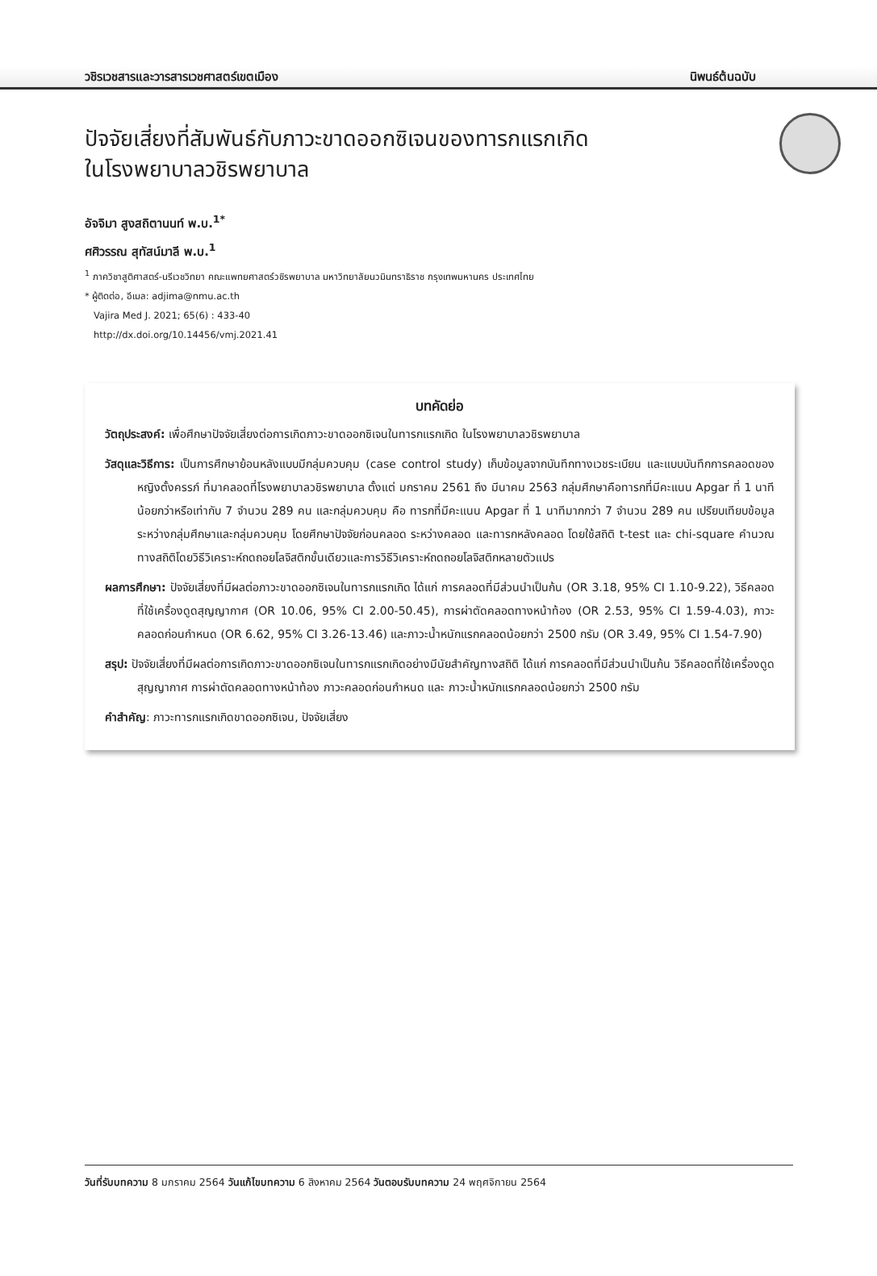วชิรเวชสารและวารสารเวชศาสตร์เขตเมือง นิพนธ์ต้นฉบับ
ปัจจัยเสี่ยงที่สัมพันธ์กับภาวะขาดออกซิเจนของทารกแรกเกิด
ในโรงพยาบาลวชิรพยาบาล
อัจจิมา สูงสถิตานนท์ พ.บ.<sup>1*</sup>
ศศิวรรณ สุทัสน์มาลี พ.บ.<sup>1</sup>
<sup>1</sup> ภาควิชาสูติศาสตร์-นรีเวชวิทยา คณะแพทยศาสตร์วชิรพยาบาล มหาวิทยาลัยนวมินทราธิราช กรุงเทพมหานคร ประเทศไทย
* ผู้ติดต่อ, อีเมล: adjima@nmu.ac.th
Vajira Med J. 2021; 65(6) : 433-40
http://dx.doi.org/10.14456/vmj.2021.41
บทคัดย่อ
วัตถุประสงค์: เพื่อศึกษาปัจจัยเสี่ยงต่อการเกิดภาวะขาดออกซิเจนในทารกแรกเกิด ในโรงพยาบาลวชิรพยาบาล
วัสดุและวิธีการ: เป็นการศึกษาย้อนหลังแบบมีกลุ่มควบคุม (case control study) เก็บข้อมูลจากบันทึกทางเวชระเบียน และแบบบันทึกการคลอดของหญิงตั้งครรภ์ ที่มาคลอดที่โรงพยาบาลวชิรพยาบาล ตั้งแต่ มกราคม 2561 ถึง มีนาคม 2563 กลุ่มศึกษาคือทารกที่มีคะแนน Apgar ที่ 1 นาทีน้อยกว่าหรือเท่ากับ 7 จำนวน 289 คน และกลุ่มควบคุม คือ ทารกที่มีคะแนน Apgar ที่ 1 นาทีมากกว่า 7 จำนวน 289 คน เปรียบเทียบข้อมูลระหว่างกลุ่มศึกษาและกลุ่มควบคุม โดยศึกษาปัจจัยก่อนคลอด ระหว่างคลอด และทารกหลังคลอด โดยใช้สถิติ t-test และ chi-square คำนวณทางสถิติโดยวิธีวิเคราะห์ถดถอยโลจิสติกขั้นเดียวและการวิธีวิเคราะห์ถดถอยโลจิสติกหลายตัวแปร
ผลการศึกษา: ปัจจัยเสี่ยงที่มีผลต่อภาวะขาดออกซิเจนในทารกแรกเกิด ได้แก่ การคลอดที่มีส่วนนำเป็นก้น (OR 3.18, 95% CI 1.10-9.22), วิธีคลอดที่ใช้เครื่องดูดสุญญากาศ (OR 10.06, 95% CI 2.00-50.45), การผ่าตัดคลอดทางหน้าท้อง (OR 2.53, 95% CI 1.59-4.03), ภาวะคลอดก่อนกำหนด (OR 6.62, 95% CI 3.26-13.46) และภาวะน้ำหนักแรกคลอดน้อยกว่า 2500 กรัม (OR 3.49, 95% CI 1.54-7.90)
สรุป: ปัจจัยเสี่ยงที่มีผลต่อการเกิดภาวะขาดออกซิเจนในทารกแรกเกิดอย่างมีนัยสำคัญทางสถิติ ได้แก่ การคลอดที่มีส่วนนำเป็นก้น วิธีคลอดที่ใช้เครื่องดูดสุญญากาศ การผ่าตัดคลอดทางหน้าท้อง ภาวะคลอดก่อนกำหนด และ ภาวะน้ำหนักแรกคลอดน้อยกว่า 2500 กรัม
คำสำคัญ: ภาวะทารกแรกเกิดขาดออกซิเจน, ปัจจัยเสี่ยง
วันที่รับบทความ 8 มกราคม 2564 วันแก้ไขบทความ 6 สิงหาคม 2564 วันตอบรับบทความ 24 พฤศจิกายน 2564